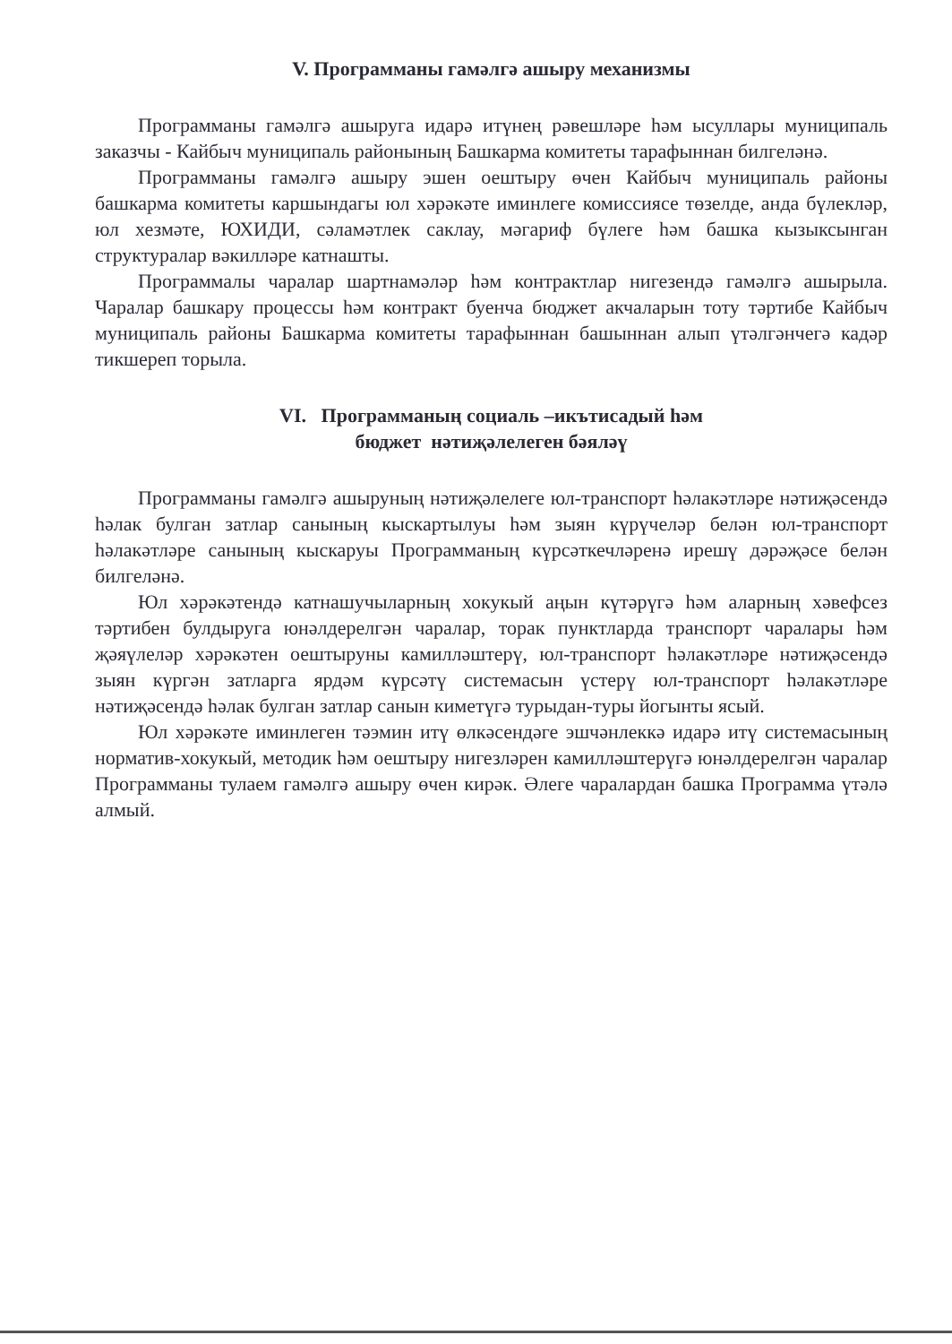V. Программаны гамәлгә ашыру механизмы
Программаны гамәлгә ашыруга идарә итүнең рәвешләре һәм ысуллары муниципаль заказчы - Кайбыч муниципаль районының Башкарма комитеты тарафыннан билгеләнә.
Программаны гамәлгә ашыру эшен оештыру өчен Кайбыч муниципаль районы башкарма комитеты каршындагы юл хәрәкәте иминлеге комиссиясе төзелде, анда бүлекләр, юл хезмәте, ЮХИДИ, сәламәтлек саклау, мәгариф бүлеге һәм башка кызыксынган структуралар вәкилләре катнашты.
Программалы чаралар шартнамәләр һәм контрактлар нигезендә гамәлгә ашырыла. Чаралар башкару процессы һәм контракт буенча бюджет акчаларын тоту тәртибе Кайбыч муниципаль районы Башкарма комитеты тарафыннан башыннан алып үтәлгәнчегә кадәр тикшереп торыла.
VI. Программаның социаль –икътисадый һәм
бюджет нәтиҗәлелеген бәяләү
Программаны гамәлгә ашыруның нәтиҗәлелеге юл-транспорт һәлакәтләре нәтиҗәсендә һәлак булган затлар санының кыскартылуы һәм зыян күрүчеләр белән юл-транспорт һәлакәтләре санының кыскаруы Программаның күрсәткечләренә ирешү дәрәҗәсе белән билгеләнә.
Юл хәрәкәтендә катнашучыларның хокукый аңын күтәрүгә һәм аларның хәвефсез тәртибен булдыруга юнәлдерелгән чаралар, торак пунктларда транспорт чаралары һәм җәяүлеләр хәрәкәтен оештыруны камилләштерү, юл-транспорт һәлакәтләре нәтиҗәсендә зыян күргән затларга ярдәм күрсәтү системасын үстерү юл-транспорт һәлакәтләре нәтиҗәсендә һәлак булган затлар санын киметүгә турыдан-туры йогынты ясый.
Юл хәрәкәте иминлеген тәэмин итү өлкәсендәге эшчәнлеккә идарә итү системасының норматив-хокукый, методик һәм оештыру нигезләрен камилләштерүгә юнәлдерелгән чаралар Программаны тулаем гамәлгә ашыру өчен кирәк. Әлеге чаралардан башка Программа үтәлә алмый.